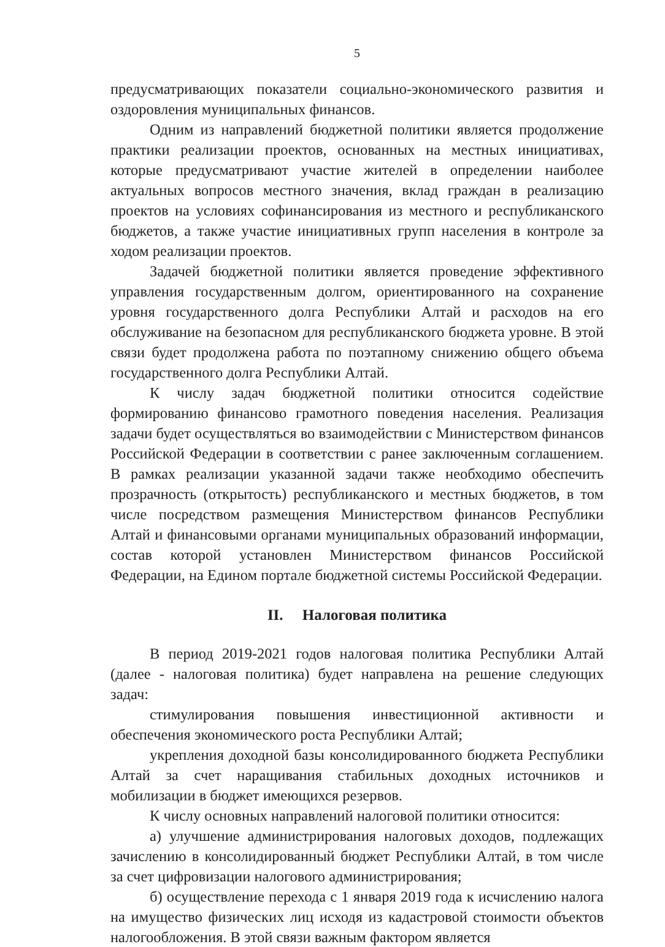5
предусматривающих показатели социально-экономического развития и оздоровления муниципальных финансов.
Одним из направлений бюджетной политики является продолжение практики реализации проектов, основанных на местных инициативах, которые предусматривают участие жителей в определении наиболее актуальных вопросов местного значения, вклад граждан в реализацию проектов на условиях софинансирования из местного и республиканского бюджетов, а также участие инициативных групп населения в контроле за ходом реализации проектов.
Задачей бюджетной политики является проведение эффективного управления государственным долгом, ориентированного на сохранение уровня государственного долга Республики Алтай и расходов на его обслуживание на безопасном для республиканского бюджета уровне. В этой связи будет продолжена работа по поэтапному снижению общего объема государственного долга Республики Алтай.
К числу задач бюджетной политики относится содействие формированию финансово грамотного поведения населения. Реализация задачи будет осуществляться во взаимодействии с Министерством финансов Российской Федерации в соответствии с ранее заключенным соглашением. В рамках реализации указанной задачи также необходимо обеспечить прозрачность (открытость) республиканского и местных бюджетов, в том числе посредством размещения Министерством финансов Республики Алтай и финансовыми органами муниципальных образований информации, состав которой установлен Министерством финансов Российской Федерации, на Едином портале бюджетной системы Российской Федерации.
II. Налоговая политика
В период 2019-2021 годов налоговая политика Республики Алтай (далее - налоговая политика) будет направлена на решение следующих задач:
стимулирования повышения инвестиционной активности и обеспечения экономического роста Республики Алтай;
укрепления доходной базы консолидированного бюджета Республики Алтай за счет наращивания стабильных доходных источников и мобилизации в бюджет имеющихся резервов.
К числу основных направлений налоговой политики относится:
а) улучшение администрирования налоговых доходов, подлежащих зачислению в консолидированный бюджет Республики Алтай, в том числе за счет цифровизации налогового администрирования;
б) осуществление перехода с 1 января 2019 года к исчислению налога на имущество физических лиц исходя из кадастровой стоимости объектов налогообложения. В этой связи важным фактором является